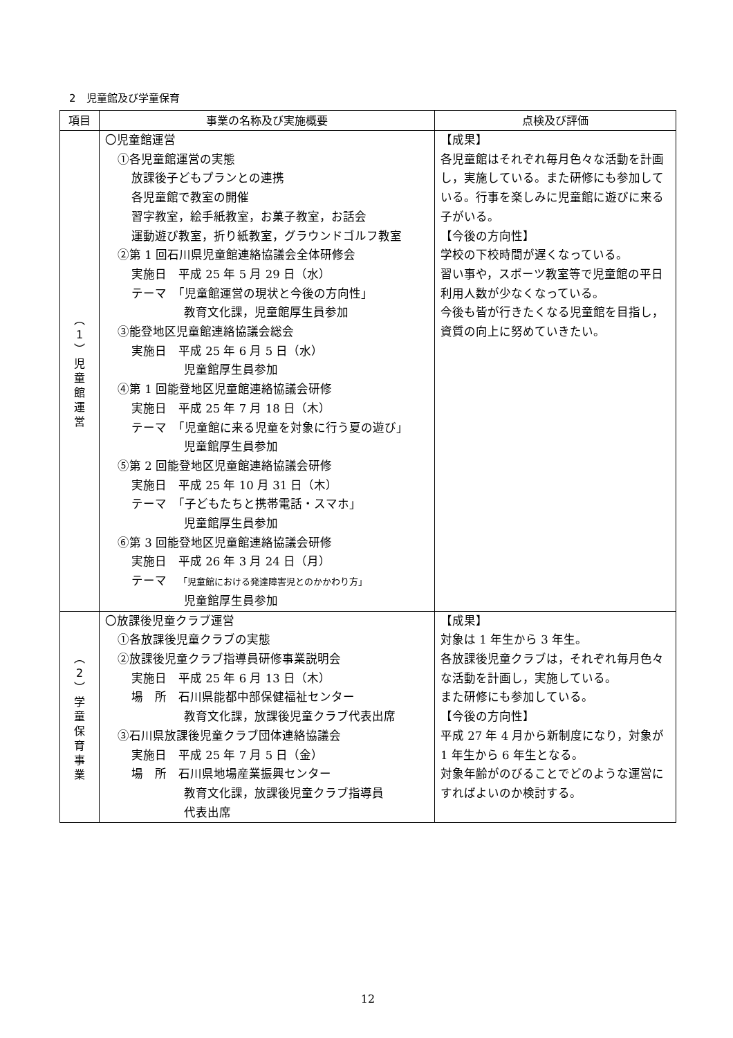2　児童館及び学童保育
| 項目 | 事業の名称及び実施概要 | 点検及び評価 |
| --- | --- | --- |
| ︵ 1 ︶ 児 童 館 運 営 | 〇児童館運営 ①各児童館運営の実態 放課後子どもプランとの連携 各児童館で教室の開催 習字教室，絵手紙教室，お菓子教室，お話会 運動遊び教室，折り紙教室，グラウンドゴルフ教室 ②第 1 回石川県児童館連絡協議会全体研修会 実施日 平成 25 年 5 月 29 日（水） テーマ 「児童館運営の現状と今後の方向性」 教育文化課，児童館厚生員参加 ③能登地区児童館連絡協議会総会 実施日 平成 25 年 6 月 5 日（水） 児童館厚生員参加 ④第 1 回能登地区児童館連絡協議会研修 実施日 平成 25 年 7 月 18 日（木） テーマ 「児童館に来る児童を対象に行う夏の遊び」 児童館厚生員参加 ⑤第 2 回能登地区児童館連絡協議会研修 実施日 平成 25 年 10 月 31 日（木） テーマ 「子どもたちと携帯電話・スマホ」 児童館厚生員参加 ⑥第 3 回能登地区児童館連絡協議会研修 実施日 平成 26 年 3 月 24 日（月） テーマ 「児童館における発達障害児とのかかわり方」 児童館厚生員参加 | 【成果】 各児童館はそれぞれ毎月色々な活動を計画し，実施している。また研修にも参加している。行事を楽しみに児童館に遊びに来る子がいる。 【今後の方向性】 学校の下校時間が遅くなっている。 習い事や，スポーツ教室等で児童館の平日利用人数が少なくなっている。 今後も皆が行きたくなる児童館を目指し，資質の向上に努めていきたい。 |
| ︵ 2 ︶ 学 童 保 育 事 業 | 〇放課後児童クラブ運営 ①各放課後児童クラブの実態 ②放課後児童クラブ指導員研修事業説明会 実施日 平成 25 年 6 月 13 日（木） 場 所 石川県能都中部保健福祉センター 教育文化課，放課後児童クラブ代表出席 ③石川県放課後児童クラブ団体連絡協議会 実施日 平成 25 年 7 月 5 日（金） 場 所 石川県地場産業振興センター 教育文化課，放課後児童クラブ指導員 代表出席 | 【成果】 対象は 1 年生から 3 年生。 各放課後児童クラブは，それぞれ毎月色々な活動を計画し，実施している。 また研修にも参加している。 【今後の方向性】 平成 27 年 4 月から新制度になり，対象が 1 年生から 6 年生となる。 対象年齢がのびることでどのような運営にすればよいのか検討する。 |
12